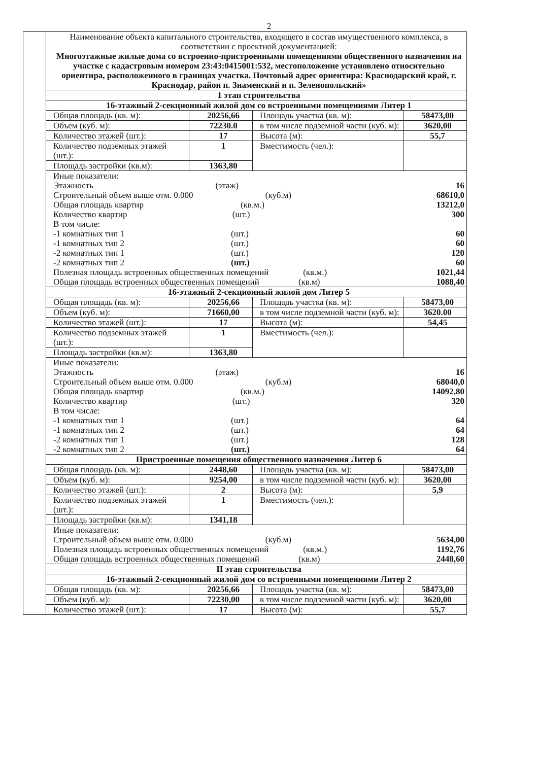2
| | Наименование объекта капитального строительства, входящего в состав имущественного комплекса, в соответствии с проектной документацией: Многоэтажные жилые дома со встроенно-пристроенными помещениями общественного назначения на участке с кадастровым номером 23:43:0415001:532, местоположение установлено относительно ориентира, расположенного в границах участка. Почтовый адрес ориентира: Краснодарский край, г. Краснодар, район п. Знаменский и п. Зеленопольский» | | | |
| | 1 этап строительства | | | |
| | 16-этажный 2-секционный жилой дом со встроенными помещениями Литер 1 | | | |
| | Общая площадь (кв. м): | 20256,66 | Площадь участка (кв. м): | 58473,00 |
| | Объем (куб. м): | 72230.0 | в том числе подземной части (куб. м): | 3620,00 |
| | Количество этажей (шт.): | 17 | Высота (м): | 55,7 |
| | Количество подземных этажей (шт.): | 1 | Вместимость (чел.): | |
| | Площадь застройки (кв.м): | 1363,80 | | |
| | Иные показатели: Этажность (этаж) 16 Строительный объем выше отм. 0.000 (куб.м) 68610,0 Общая площадь квартир (кв.м.) 13212,0 Количество квартир (шт.) 300 В том числе: -1 комнатных тип 1 (шт.) 60 -1 комнатных тип 2 (шт.) 60 -2 комнатных тип 1 (шт.) 120 -2 комнатных тип 2 (шт.) 60 Полезная площадь встроенных общественных помещений (кв.м.) 1021,44 Общая площадь встроенных общественных помещений (кв.м) 1088,40 | | | |
| | 16-этажный 2-секционный жилой дом Литер 5 | | | |
| | Общая площадь (кв. м): | 20256,66 | Площадь участка (кв. м): | 58473,00 |
| | Объем (куб. м): | 71660,00 | в том числе подземной части (куб. м): | 3620.00 |
| | Количество этажей (шт.): | 17 | Высота (м): | 54,45 |
| | Количество подземных этажей (шт.): | 1 | Вместимость (чел.): | |
| | Площадь застройки (кв.м): | 1363,80 | | |
| | Иные показатели: Этажность (этаж) 16 Строительный объем выше отм. 0.000 (куб.м) 68040,0 Общая площадь квартир (кв.м.) 14092,80 Количество квартир (шт.) 320 В том числе: -1 комнатных тип 1 (шт.) 64 -1 комнатных тип 2 (шт.) 64 -2 комнатных тип 1 (шт.) 128 -2 комнатных тип 2 (шт.) 64 | | | |
| | Пристроенные помещения общественного назначения Литер 6 | | | |
| | Общая площадь (кв. м): | 2448,60 | Площадь участка (кв. м): | 58473,00 |
| | Объем (куб. м): | 9254,00 | в том числе подземной части (куб. м): | 3620,00 |
| | Количество этажей (шт.): | 2 | Высота (м): | 5,9 |
| | Количество подземных этажей (шт.): | 1 | Вместимость (чел.): | |
| | Площадь застройки (кв.м): | 1341,18 | | |
| | Иные показатели: Строительный объем выше отм. 0.000 (куб.м) 5634,00 Полезная площадь встроенных общественных помещений (кв.м.) 1192,76 Общая площадь встроенных общественных помещений (кв.м) 2448,60 | | | |
| | II этап строительства | | | |
| | 16-этажный 2-секционный жилой дом со встроенными помещениями Литер 2 | | | |
| | Общая площадь (кв. м): | 20256,66 | Площадь участка (кв. м): | 58473,00 |
| | Объем (куб. м): | 72230,00 | в том числе подземной части (куб. м): | 3620,00 |
| | Количество этажей (шт.): | 17 | Высота (м): | 55,7 |